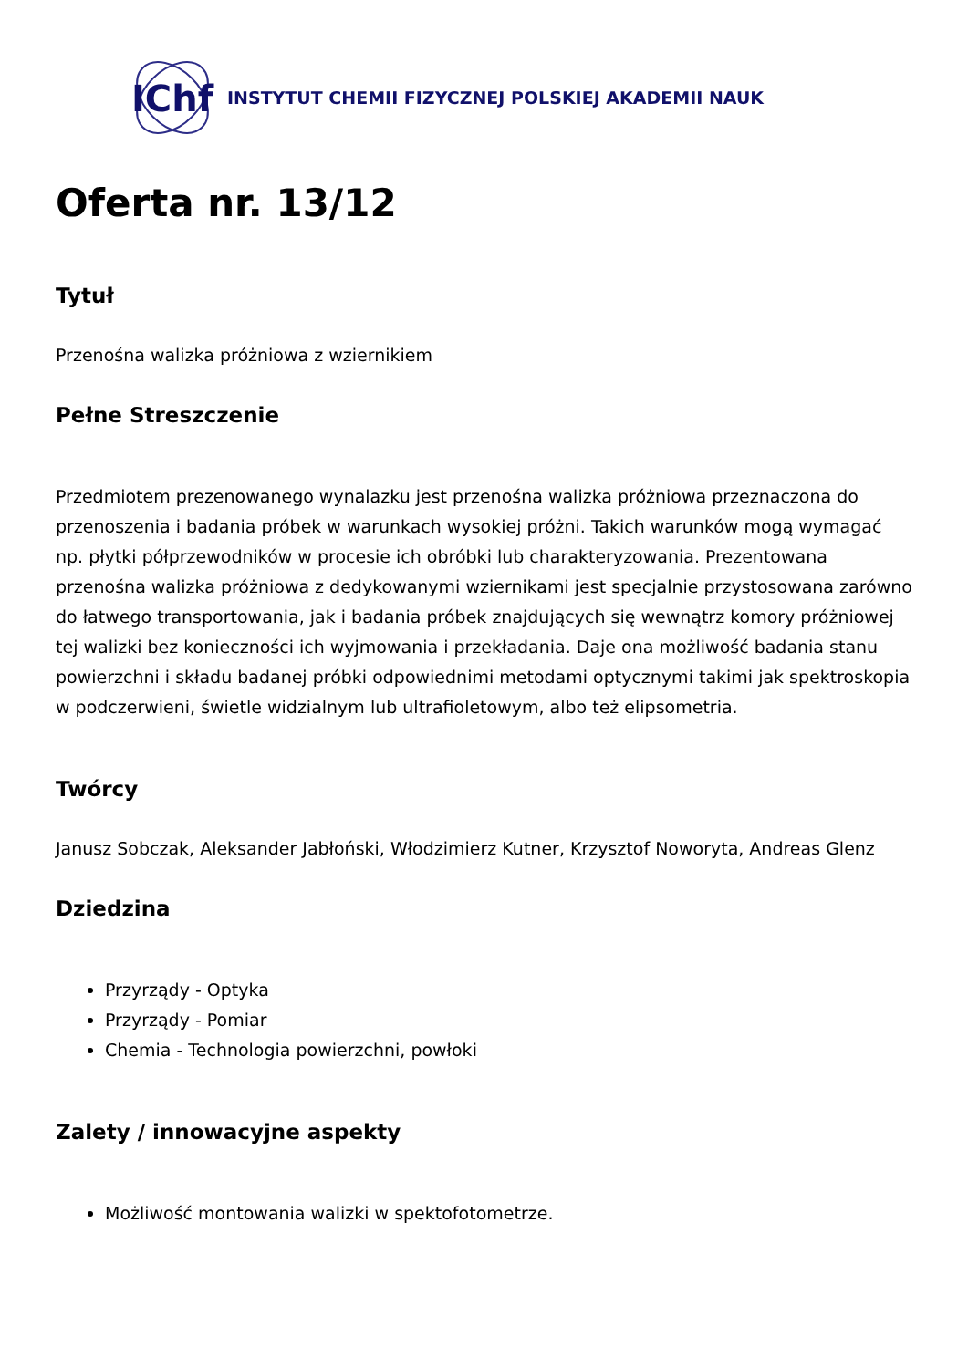IChf
INSTYTUT CHEMII FIZYCZNEJ POLSKIEJ AKADEMII NAUK
Oferta nr. 13/12
Tytuł
Przenośna walizka próżniowa z wziernikiem
Pełne Streszczenie
Przedmiotem prezenowanego wynalazku jest przenośna walizka próżniowa przeznaczona do przenoszenia i badania próbek w warunkach wysokiej próżni. Takich warunków mogą wymagać np. płytki półprzewodników w procesie ich obróbki lub charakteryzowania. Prezentowana przenośna walizka próżniowa z dedykowanymi wziernikami jest specjalnie przystosowana zarówno do łatwego transportowania, jak i badania próbek znajdujących się wewnątrz komory próżniowej tej walizki bez konieczności ich wyjmowania i przekładania. Daje ona możliwość badania stanu powierzchni i składu badanej próbki odpowiednimi metodami optycznymi takimi jak spektroskopia w podczerwieni, świetle widzialnym lub ultrafioletowym, albo też elipsometria.
Twórcy
Janusz Sobczak, Aleksander Jabłoński, Włodzimierz Kutner, Krzysztof Noworyta, Andreas Glenz
Dziedzina
Przyrządy - Optyka
Przyrządy - Pomiar
Chemia - Technologia powierzchni, powłoki
Zalety / innowacyjne aspekty
Możliwość montowania walizki w spektofotometrze.